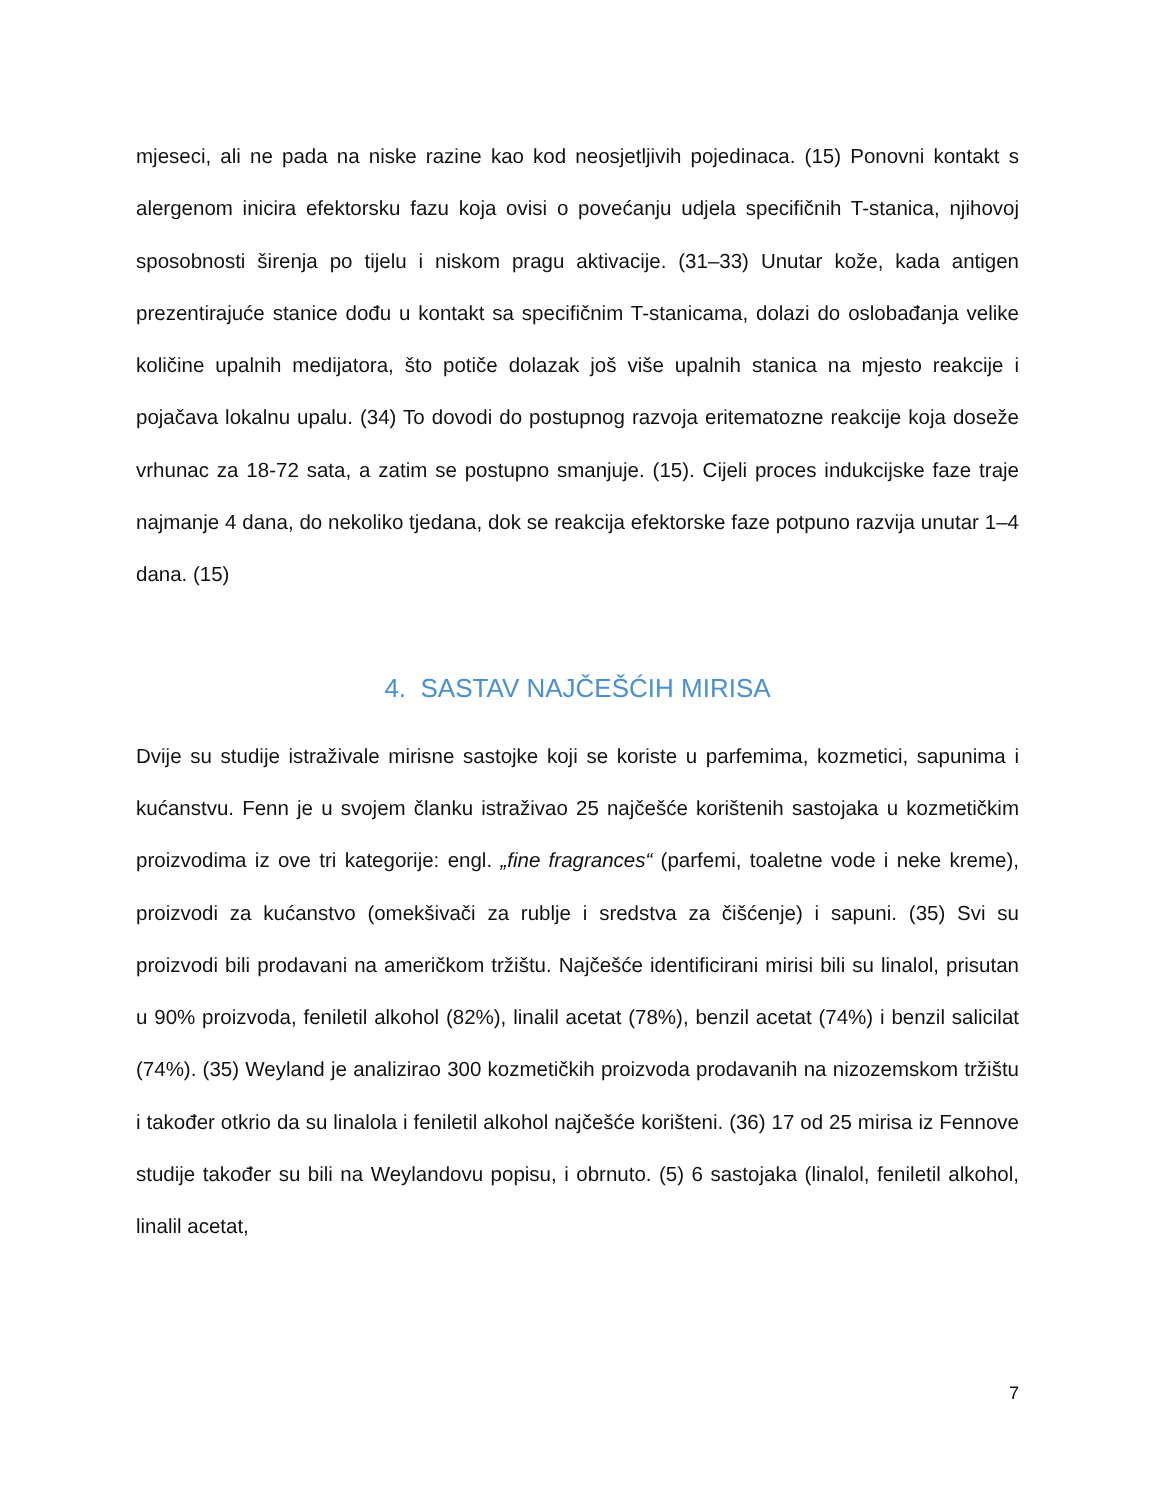mjeseci, ali ne pada na niske razine kao kod neosjetljivih pojedinaca. (15) Ponovni kontakt s alergenom inicira efektorsku fazu koja ovisi o povećanju udjela specifičnih T-stanica, njihovoj sposobnosti širenja po tijelu i niskom pragu aktivacije. (31–33) Unutar kože, kada antigen prezentirajuće stanice dođu u kontakt sa specifičnim T-stanicama, dolazi do oslobađanja velike količine upalnih medijatora, što potiče dolazak još više upalnih stanica na mjesto reakcije i pojačava lokalnu upalu. (34) To dovodi do postupnog razvoja eritematozne reakcije koja doseže vrhunac za 18-72 sata, a zatim se postupno smanjuje. (15). Cijeli proces indukcijske faze traje najmanje 4 dana, do nekoliko tjedana, dok se reakcija efektorske faze potpuno razvija unutar 1–4 dana. (15)
4. SASTAV NAJČEŠĆIH MIRISA
Dvije su studije istraživale mirisne sastojke koji se koriste u parfemima, kozmetici, sapunima i kućanstvu. Fenn je u svojem članku istraživao 25 najčešće korištenih sastojaka u kozmetičkim proizvodima iz ove tri kategorije: engl. „fine fragrances“ (parfemi, toaletne vode i neke kreme), proizvodi za kućanstvo (omekšivači za rublje i sredstva za čišćenje) i sapuni. (35) Svi su proizvodi bili prodavani na američkom tržištu. Najčešće identificirani mirisi bili su linalol, prisutan u 90% proizvoda, feniletil alkohol (82%), linalil acetat (78%), benzil acetat (74%) i benzil salicilat (74%). (35) Weyland je analizirao 300 kozmetičkih proizvoda prodavanih na nizozemskom tržištu i također otkrio da su linalola i feniletil alkohol najčešće korišteni. (36) 17 od 25 mirisa iz Fennove studije također su bili na Weylandovu popisu, i obrnuto. (5) 6 sastojaka (linalol, feniletil alkohol, linalil acetat,
7